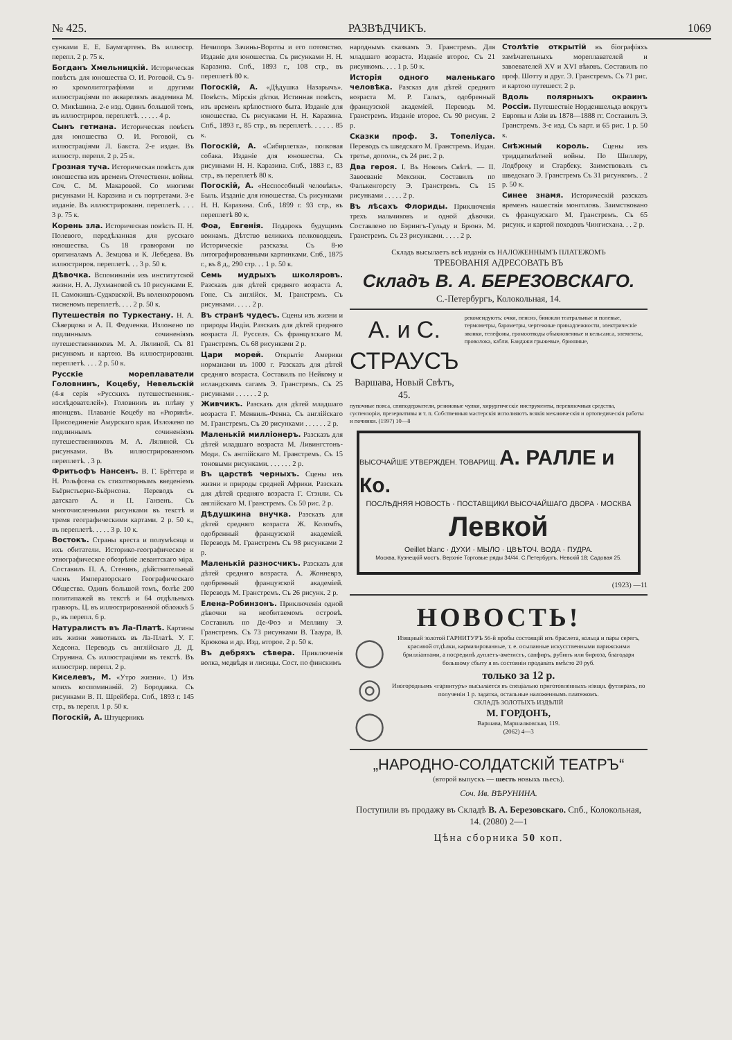№ 425. РАЗВѢДЧИКЪ. 1069
сунками Е. Е. Баумгартенъ. Въ иллюстр. перепл. 2 р. 75 к.
Богданъ Хмельницкій. Историческая повѣсть для юношества О. И. Роговой. Съ 9-ю хромолитографіями и другими иллюстраціями по акварелямъ академика М. О. Микѣшина. 2-е изд. Одинъ большой томъ, въ иллюстриров. переплетѣ. . . . . . 4 р.
Сынъ гетмана. Историческая повѣсть для юношества О. И. Роговой, съ иллюстраціями Л. Бакста. 2-е издан. Въ иллюстр. перепл. 2 р. 25 к.
Грозная туча. Историческая повѣсть для юношества изъ временъ Отечественн. войны. Соч. С. М. Макаровой. Со многими рисунками Н. Каразина и съ портретами. 3-е изданіе. Въ иллюстрированн. переплетѣ. . . . 3 р. 75 к.
Корень зла. Историческая повѣсть П. Н. Полевого, передѣланная для русскаго юношества. Съ 18 гравюрами по оригиналамъ А. Земцова и К. Лебедева. Въ иллюстриров. переплетѣ. . . 3 р. 50 к.
Дѣвочка. Вспоминанія изъ институтской жизни. Н. А. Лухмановой съ 10 рисунками Е. П. Самокишъ-Судковской. Въ коленкоровомъ тисненомъ переплетѣ. . . . 2 р. 50 к.
Путешествія по Туркестану. Н. А. Сѣверцова и А. П. Федченки. Изложено по подлиннымъ сочиненіямъ путешественниковъ М. А. Лялиной. Съ 81 рисункомъ и картою. Въ иллюстрированн. переплетѣ. . . . 2 р. 50 к.
Русскіе мореплаватели Головнинъ, Коцебу, Невельскій (4-я серія «Русскихъ путешественник.-изслѣдователей»). Головнинъ въ плѣну у японцевъ. Плаваніе Коцебу на «Рюрикѣ». Присоединеніе Амурскаго края. Изложено по подлиннымъ сочиненіямъ путешественниковъ М. А. Лялиной. Съ рисунками. Въ иллюстрированномъ переплетѣ. . 3 р.
Фритьофъ Нансенъ. В. Г. Брёггера и Н. Рольфсена съ стихотворнымъ введеніемъ Бьёрнстьерне-Бьёрнсона. Переводъ съ датскаго А. и П. Ганзенъ. Съ многочисленными рисунками въ текстѣ и тремя географическими картами. 2 р. 50 к., въ переплетѣ. . . . . 3 р. 10 к.
Востокъ. Страны креста и полумѣсяца и ихъ обитатели. Историко-географическое и этнографическое обозрѣніе левантскаго міра. Составилъ П. А. Стенинъ, дѣйствительный членъ Императорскаго Географическаго Общества. Одинъ большой томъ, болѣе 200 политипажей въ текстѣ и 64 отдѣльныхъ гравюръ. Ц. въ иллюстрированной обложкѣ 5 р., въ перепл. 6 р.
Натуралистъ въ Ла-Платѣ. Картины изъ жизни животныхъ въ Ла-Платѣ. У. Г. Хедсона. Переводъ съ англійскаго Д. Д. Струнина. Съ иллюстраціями въ текстѣ. Въ иллюстрир. перепл. 2 р.
Киселевъ, М. «Утро жизни». 1) Изъ моихъ воспоминаній. 2) Бородавка. Съ рисунками В. П. Шрейбера. Спб., 1893 г. 145 стр., въ перепл. 1 р. 50 к.
Погоскій, А. Штуцерникъ
Нечипоръ Зачины-Вороты и его потомство. Изданіе для юношества. Съ рисунками Н. Н. Каразина. Спб., 1893 г., 108 стр., въ переплетѣ 80 к.
Погоскій, А. «Дѣдушка Назарычъ». Повѣсть. Мірскія дѣтки. Истинная повѣсть, изъ временъ крѣпостного быта. Изданіе для юношества. Съ рисунками Н. Н. Каразина. Спб., 1893 г., 85 стр., въ переплетѣ. . . . . . 85 к.
Погоскій, А. «Сибирлетка», полковая собака. Изданіе для юношества. Съ рисунками Н. Н. Каразина. Спб., 1883 г., 83 стр., въ переплетѣ 80 к.
Погоскій, А. «Неспособный человѣкъ». Быль. Изданіе для юношества. Съ рисунками Н. Н. Каразина. Спб., 1899 г. 93 стр., въ переплетѣ 80 к.
Фоа, Евгенія. Подарокъ будущимъ воинамъ. Дѣтство великихъ полководцевъ. Историческіе разсказы. Съ 8-ю литографированными картинками. Спб., 1875 г., въ 8 д., 290 стр. . . 1 р. 50 к.
Семь мудрыхъ школяровъ. Разсказъ для дѣтей средняго возраста А. Гопе. Съ англійск. М. Гранстремъ. Съ рисунками. . . . . 2 р.
Въ странѣ чудесъ. Сцены изъ жизни и природы Индіи. Разсказъ для дѣтей средняго возраста Л. Русселэ. Съ французскаго М. Гранстремъ. Съ 68 рисунками 2 р.
Цари морей. Открытіе Америки норманами въ 1000 г. Разсказъ для дѣтей средняго возраста. Составилъ по Нейкому и исландскимъ сагамъ Э. Гранстремъ. Съ 25 рисунками . . . . . . 2 р.
Живчикъ. Разсказъ для дѣтей младшаго возраста Г. Менвиль-Фенна. Съ англійскаго М. Гранстремъ. Съ 20 рисунками . . . . . . 2 р.
Маленькій милліонеръ. Разсказъ для дѣтей младшаго возраста М. Ливингстонъ-Моди. Съ англійскаго М. Гранстремъ. Съ 15 тоновыми рисунками. . . . . . . 2 р.
Въ царствѣ черныхъ. Сцены изъ жизни и природы средней Африки. Разсказъ для дѣтей средняго возраста Г. Стэнли. Съ англійскаго М. Гранстремъ. Съ 50 рис. 2 р.
Дѣдушкина внучка. Разсказъ для дѣтей средняго возраста Ж. Коломбъ, одобренный французской академіей. Переводъ М. Гранстремъ Съ 98 рисунками 2 р.
Маленькій разносчикъ. Разсказъ для дѣтей средняго возраста. А. Жонневрэ, одобренный французской академіей. Переводъ М. Гранстремъ. Съ 26 рисунк. 2 р.
Елена-Робинзонъ. Приключенія одной дѣвочки на необитаемомъ островѣ. Составилъ по Де-Фоэ и Меллину Э. Гранстремъ. Съ 73 рисунками В. Тааура, В. Крюкова и др. Изд. второе. 2 р. 50 к.
Въ дебряхъ сѣвера. Приключенія волка, медвѣдя и лисицы. Сост. по финскимъ
народнымъ сказкамъ Э. Гранстремъ. Для младшаго возраста. Изданіе второе. Съ 21 рисункомъ. . . . 1 р. 50 к.
Исторія одного маленькаго человѣка. Разсказ для дѣтей средняго возраста М. Р. Гальтъ, одобренный французской академіей. Переводъ М. Гранстремъ. Изданіе второе. Съ 90 рисунк. 2 р.
Сказки проф. З. Топеліуса. Переводъ съ шведскаго М. Гранстремъ. Издан. третье, дополн., съ 24 рис. 2 р.
Два героя. I. Въ Новомъ Свѣтѣ. — II. Завоеваніе Мексики. Составилъ по Фалькенгорсту Э. Гранстремъ. Съ 15 рисунками . . . . . 2 р.
Въ лѣсахъ Флориды. Приключенія трехъ мальчиковъ и одной дѣвочки. Составлено по Бэрингъ-Гульду и Брюнэ. М. Гранстремъ. Съ 23 рисунками. . . . . 2 р.
Столѣтіе открытій въ біографіяхъ замѣчательныхъ мореплавателей и завоевателей XV и XVI вѣковъ. Составилъ по проф. Шотту и друг. Э. Гранстремъ. Съ 71 рис. и картою путешест. 2 р.
Вдоль полярныхъ окраинъ Россіи. Путешествіе Норденшельда вокругъ Европы и Азіи въ 1878—1888 гг. Составилъ Э. Гранстремъ. 3-е изд. Съ карт. и 65 рис. 1 р. 50 к.
Снѣжный король. Сцены изъ тридцатилѣтней войны. По Шиллеру, Лодброку и Старбеку. Заимствовалъ съ шведскаго Э. Гранстремъ Съ 31 рисункомъ. . 2 р. 50 к.
Синее знамя. Историческій разсказъ временъ нашествія монголовъ. Заимствовано съ французскаго М. Гранстремъ. Съ 65 рисунк. и картой походовъ Чингисхана. . . 2 р.
Складъ высылаетъ всѣ изданія съ НАЛОЖЕННЫМЪ ПЛАТЕЖОМЪ
ТРЕБОВАНІЯ АДРЕСОВАТЬ ВЪ
Складъ В. А. БЕРЕЗОВСКАГО.
С.-Петербургъ, Колокольная, 14.
А. и С. СТРАУСЪ
Варшава, Новый Свѣтъ, 45.
рекомендуютъ: очки, пенснэ, бинокли театральные и полевые, термометры, барометры, чертежные принадлежности, электрическіе звонки, телефоны, громоотводы обыкновенные и кельсанса, элементы, проволока, кабли. Бандажи грыжевые, брюшные,
пупочные пояса, спиподержатели, резиновые чулки, хирургическіе инструменты, перевязочныя средства, суспензоріи, презервативы и т. п. Собственныя мастерскія исполняютъ всякія механическія и ортопедическія работы и починки. (1997) 10—8
ВЫСОЧАЙШЕ УТВЕРЖДЕН. ТОВАРИЩ. А. РАЛЛЕ и Ко.
ПОСЛѢДНЯЯ НОВОСТЬ · ПОСТАВЩИКИ ВЫСОЧАЙШАГО ДВОРА · МОСКВА
Левкой
Oeillet blanc · ДУХИ · МЫЛО · ЦВѢТОЧ. ВОДА · ПУДРА.
Москва, Кузнецкій мостъ, Верхніе Торговые ряды 34/44. С.Петербургъ, Невскій 18; Садовая 25.
(1923) —11
НОВОСТЬ!
◯ ◎ ◯
Изящный золотой ГАРНИТУРЪ 56-й пробы состоящій изъ браслета, кольца и пары серегъ, красивой отдѣлки, кармазированные, т. е. осыпанные искусственными парижскими брилліантами, а посрединѣ дуплетъ-аметистъ, сапфиръ, рубинъ или бирюза, благодаря большому сбыту я въ состояніи продавать вмѣсто 20 руб.
только за 12 р.
Иногороднымъ «гарнитуръ» высылается въ спеціально приготовленныхъ изящн. футлярахъ, по полученіи 1 р. задатка, остальные наложеннымъ платежомъ.
СКЛАДЪ ЗОЛОТЫХЪ ИЗДѢЛІЙ
М. ГОРДОНЪ,
Варшава, Маршалковская, 119.
(2062) 4—3
„НАРОДНО-СОЛДАТСКІЙ ТЕАТРЪ“
(второй выпускъ — шесть новыхъ пьесъ).
Соч. Ив. ВѢРУНИНА.
Поступили въ продажу въ Складѣ В. А. Березовскаго. Спб., Колокольная, 14. (2080) 2—1
Цѣна сборника 50 коп.